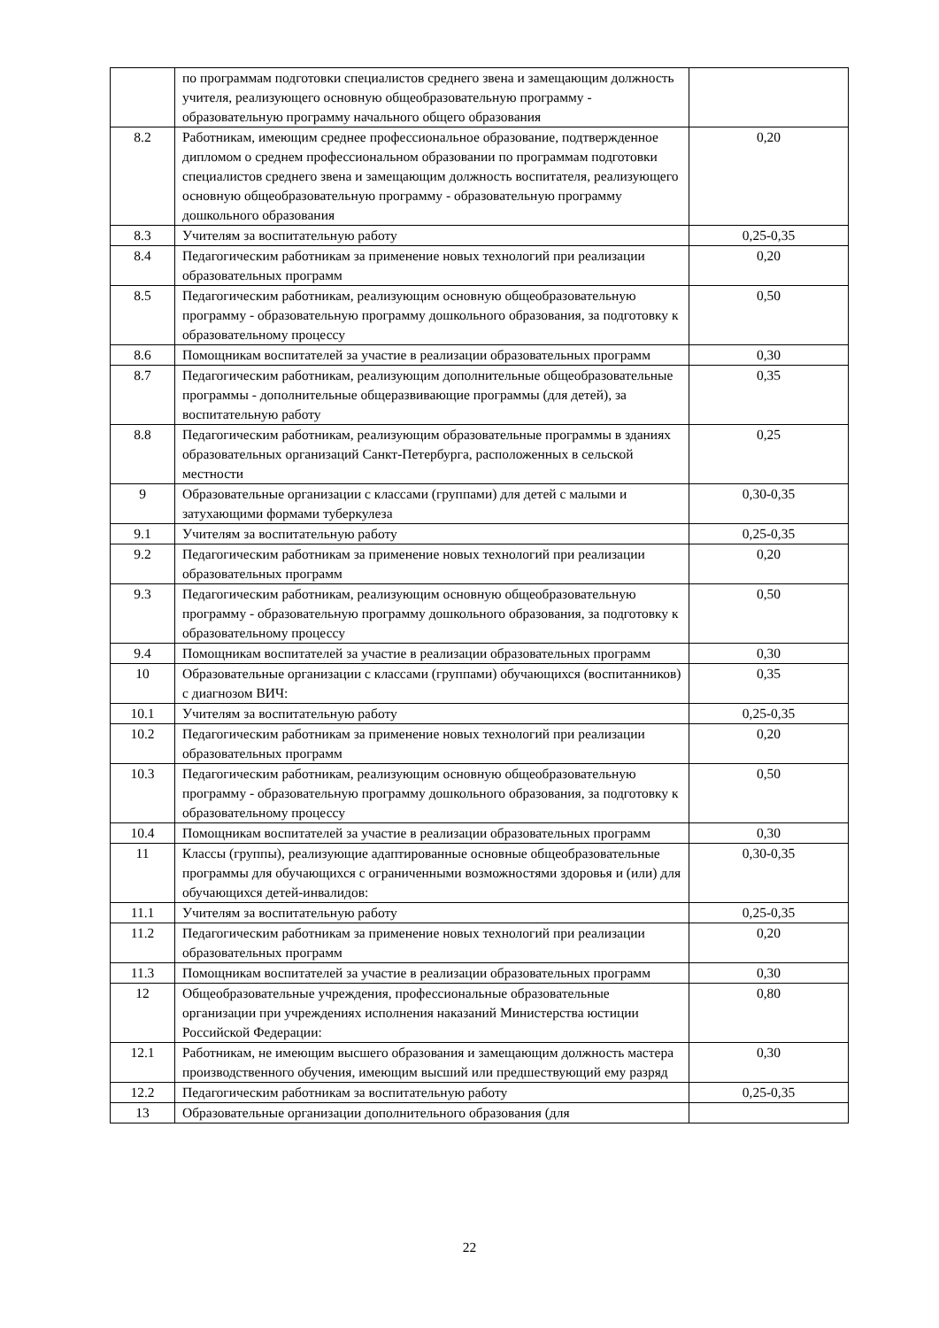| | по программам подготовки специалистов среднего звена и замещающим должность учителя, реализующего основную общеобразовательную программу - образовательную программу начального общего образования | |
| 8.2 | Работникам, имеющим среднее профессиональное образование, подтвержденное дипломом о среднем профессиональном образовании по программам подготовки специалистов среднего звена и замещающим должность воспитателя, реализующего основную общеобразовательную программу - образовательную программу дошкольного образования | 0,20 |
| 8.3 | Учителям за воспитательную работу | 0,25-0,35 |
| 8.4 | Педагогическим работникам за применение новых технологий при реализации образовательных программ | 0,20 |
| 8.5 | Педагогическим работникам, реализующим основную общеобразовательную программу - образовательную программу дошкольного образования, за подготовку к образовательному процессу | 0,50 |
| 8.6 | Помощникам воспитателей за участие в реализации образовательных программ | 0,30 |
| 8.7 | Педагогическим работникам, реализующим дополнительные общеобразовательные программы - дополнительные общеразвивающие программы (для детей), за воспитательную работу | 0,35 |
| 8.8 | Педагогическим работникам, реализующим образовательные программы в зданиях образовательных организаций Санкт-Петербурга, расположенных в сельской местности | 0,25 |
| 9 | Образовательные организации с классами (группами) для детей с малыми и затухающими формами туберкулеза | 0,30-0,35 |
| 9.1 | Учителям за воспитательную работу | 0,25-0,35 |
| 9.2 | Педагогическим работникам за применение новых технологий при реализации образовательных программ | 0,20 |
| 9.3 | Педагогическим работникам, реализующим основную общеобразовательную программу - образовательную программу дошкольного образования, за подготовку к образовательному процессу | 0,50 |
| 9.4 | Помощникам воспитателей за участие в реализации образовательных программ | 0,30 |
| 10 | Образовательные организации с классами (группами) обучающихся (воспитанников) с диагнозом ВИЧ: | 0,35 |
| 10.1 | Учителям за воспитательную работу | 0,25-0,35 |
| 10.2 | Педагогическим работникам за применение новых технологий при реализации образовательных программ | 0,20 |
| 10.3 | Педагогическим работникам, реализующим основную общеобразовательную программу - образовательную программу дошкольного образования, за подготовку к образовательному процессу | 0,50 |
| 10.4 | Помощникам воспитателей за участие в реализации образовательных программ | 0,30 |
| 11 | Классы (группы), реализующие адаптированные основные общеобразовательные программы для обучающихся с ограниченными возможностями здоровья и (или) для обучающихся детей-инвалидов: | 0,30-0,35 |
| 11.1 | Учителям за воспитательную работу | 0,25-0,35 |
| 11.2 | Педагогическим работникам за применение новых технологий при реализации образовательных программ | 0,20 |
| 11.3 | Помощникам воспитателей за участие в реализации образовательных программ | 0,30 |
| 12 | Общеобразовательные учреждения, профессиональные образовательные организации при учреждениях исполнения наказаний Министерства юстиции Российской Федерации: | 0,80 |
| 12.1 | Работникам, не имеющим высшего образования и замещающим должность мастера производственного обучения, имеющим высший или предшествующий ему разряд | 0,30 |
| 12.2 | Педагогическим работникам за воспитательную работу | 0,25-0,35 |
| 13 | Образовательные организации дополнительного образования (для | |
22